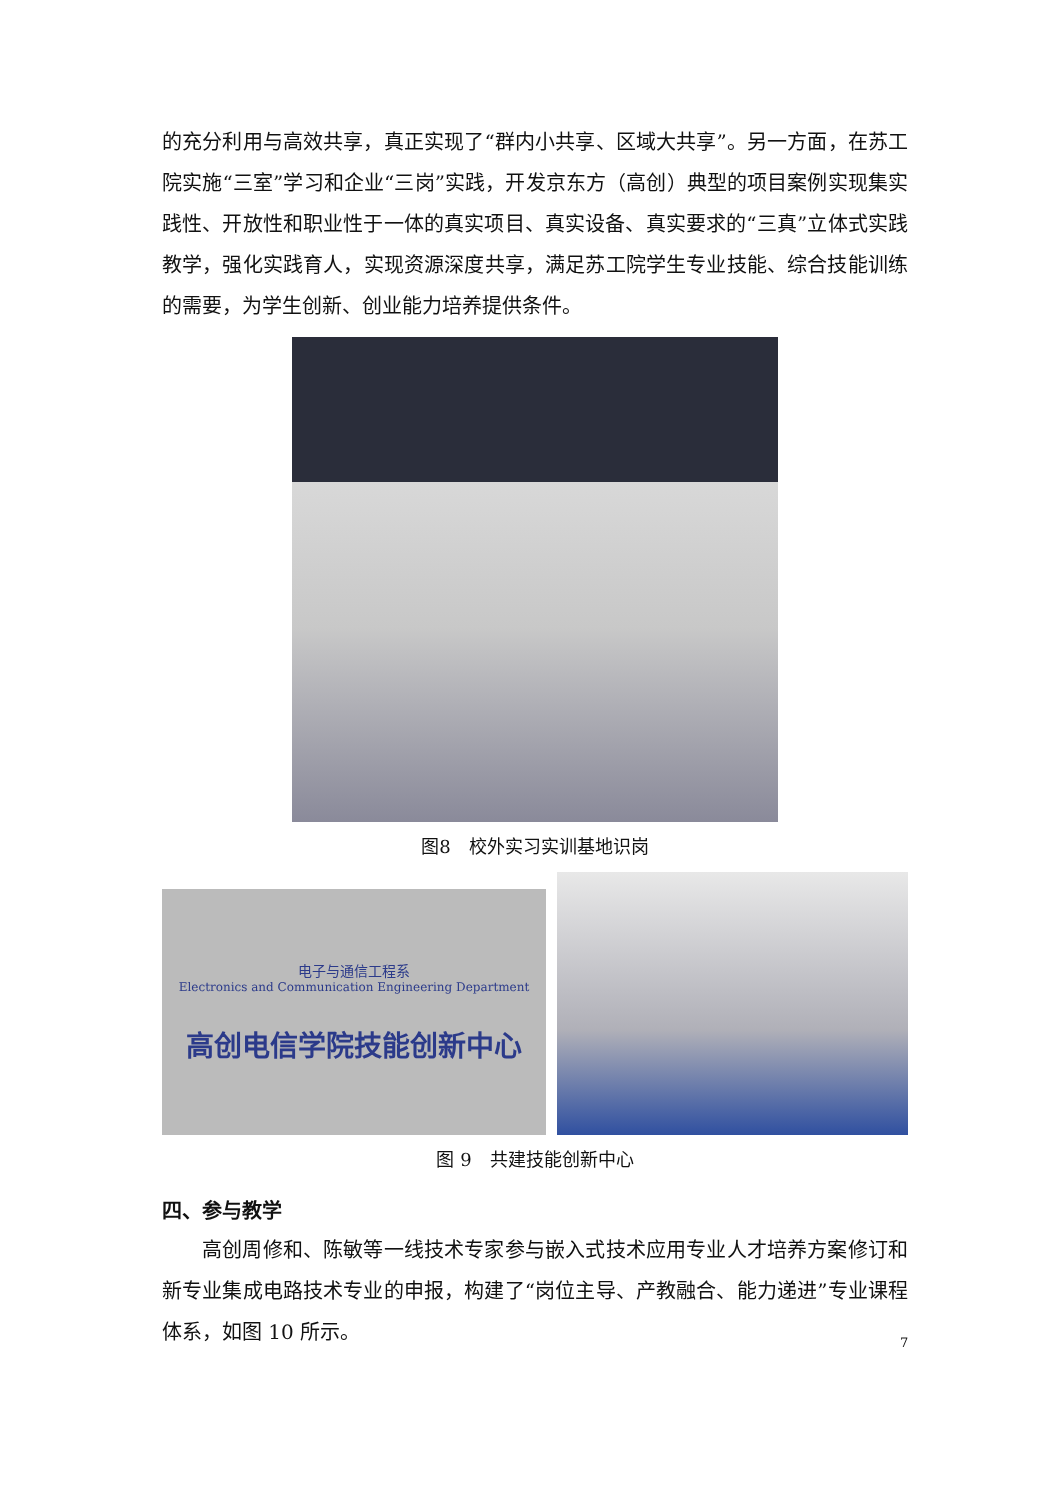的充分利用与高效共享，真正实现了“群内小共享、区域大共享”。另一方面，在苏工院实施“三室”学习和企业“三岗”实践，开发京东方（高创）典型的项目案例实现集实践性、开放性和职业性于一体的真实项目、真实设备、真实要求的“三真”立体式实践教学，强化实践育人，实现资源深度共享，满足苏工院学生专业技能、综合技能训练的需要，为学生创新、创业能力培养提供条件。
图8　校外实习实训基地识岗
电子与通信工程系
Electronics and Communication Engineering Department
高创电信学院技能创新中心
图 9　共建技能创新中心
四、参与教学
高创周修和、陈敏等一线技术专家参与嵌入式技术应用专业人才培养方案修订和新专业集成电路技术专业的申报，构建了“岗位主导、产教融合、能力递进”专业课程体系，如图 10 所示。
7